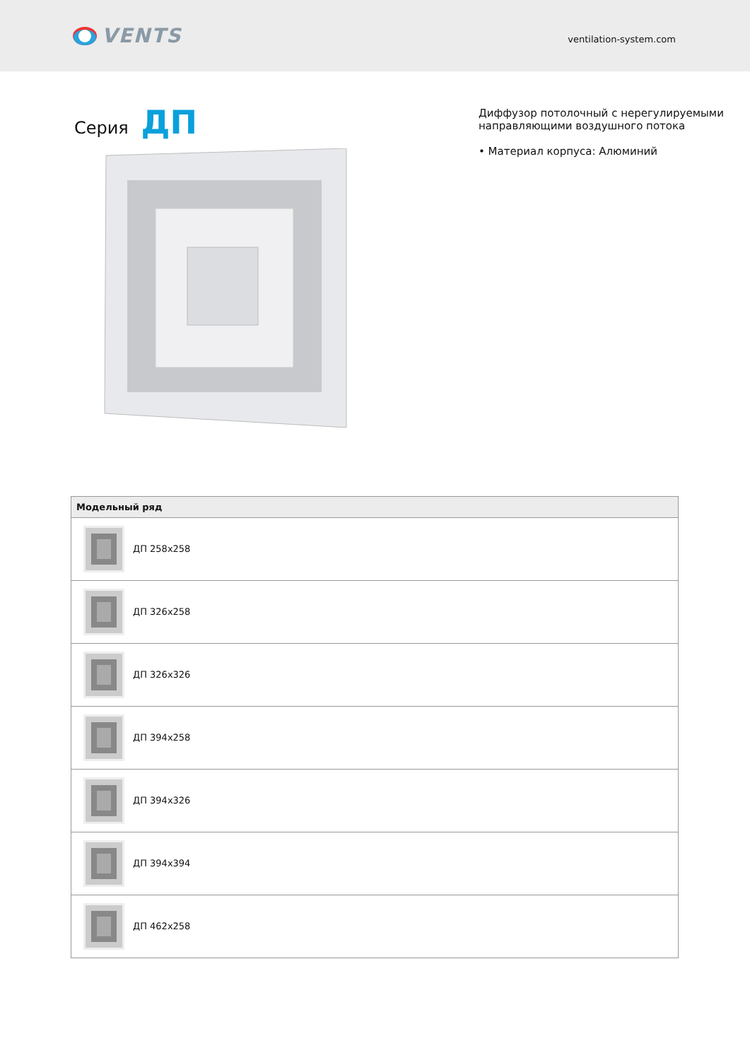VENTS
ventilation-system.com
Серия ДП
Диффузор потолочный с нерегулируемыми
направляющими воздушного потока
• Материал корпуса: Алюминий
| Модельный ряд |
| --- |
| ДП 258x258 |
| ДП 326x258 |
| ДП 326x326 |
| ДП 394x258 |
| ДП 394x326 |
| ДП 394x394 |
| ДП 462x258 |